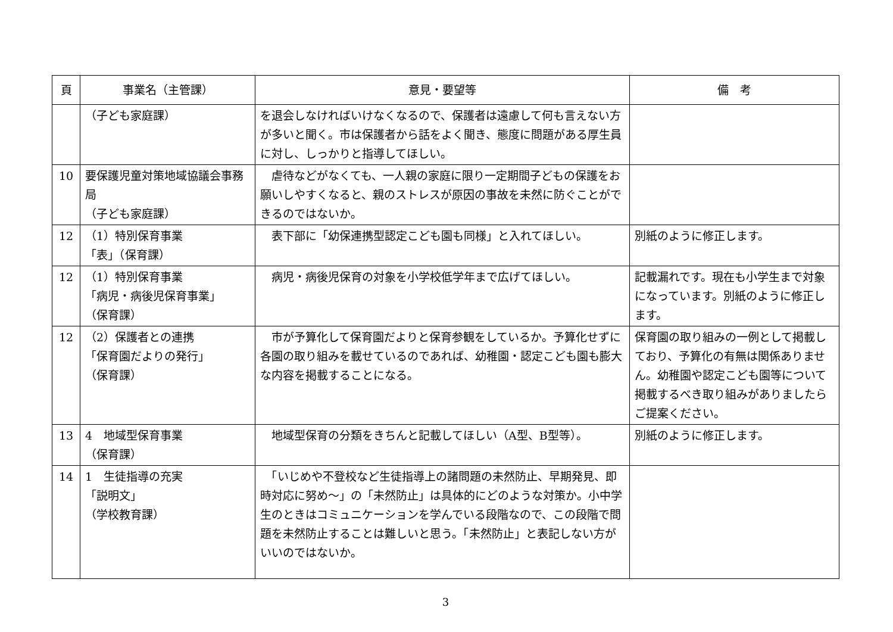| 頁 | 事業名（主管課） | 意見・要望等 | 備 考 |
| --- | --- | --- | --- |
| | （子ども家庭課） | を退会しなければいけなくなるので、保護者は遠慮して何も言えない方が多いと聞く。市は保護者から話をよく聞き、態度に問題がある厚生員に対し、しっかりと指導してほしい。 | |
| 10 | 要保護児童対策地域協議会事務局 （子ども家庭課） | 虐待などがなくても、一人親の家庭に限り一定期間子どもの保護をお願いしやすくなると、親のストレスが原因の事故を未然に防ぐことができるのではないか。 | |
| 12 | （1）特別保育事業 「表」（保育課） | 表下部に「幼保連携型認定こども園も同様」と入れてほしい。 | 別紙のように修正します。 |
| 12 | （1）特別保育事業 「病児・病後児保育事業」 （保育課） | 病児・病後児保育の対象を小学校低学年まで広げてほしい。 | 記載漏れです。現在も小学生まで対象になっています。別紙のように修正します。 |
| 12 | （2）保護者との連携 「保育園だよりの発行」 （保育課） | 市が予算化して保育園だよりと保育参観をしているか。予算化せずに各園の取り組みを載せているのであれば、幼稚園・認定こども園も膨大な内容を掲載することになる。 | 保育園の取り組みの一例として掲載しており、予算化の有無は関係ありません。幼稚園や認定こども園等について掲載するべき取り組みがありましたらご提案ください。 |
| 13 | 4 地域型保育事業 （保育課） | 地域型保育の分類をきちんと記載してほしい（A型、B型等）。 | 別紙のように修正します。 |
| 14 | 1 生徒指導の充実 「説明文」 （学校教育課） | 「いじめや不登校など生徒指導上の諸問題の未然防止、早期発見、即時対応に努め～」の「未然防止」は具体的にどのような対策か。小中学生のときはコミュニケーションを学んでいる段階なので、この段階で問題を未然防止することは難しいと思う。「未然防止」と表記しない方がいいのではないか。 | |
3